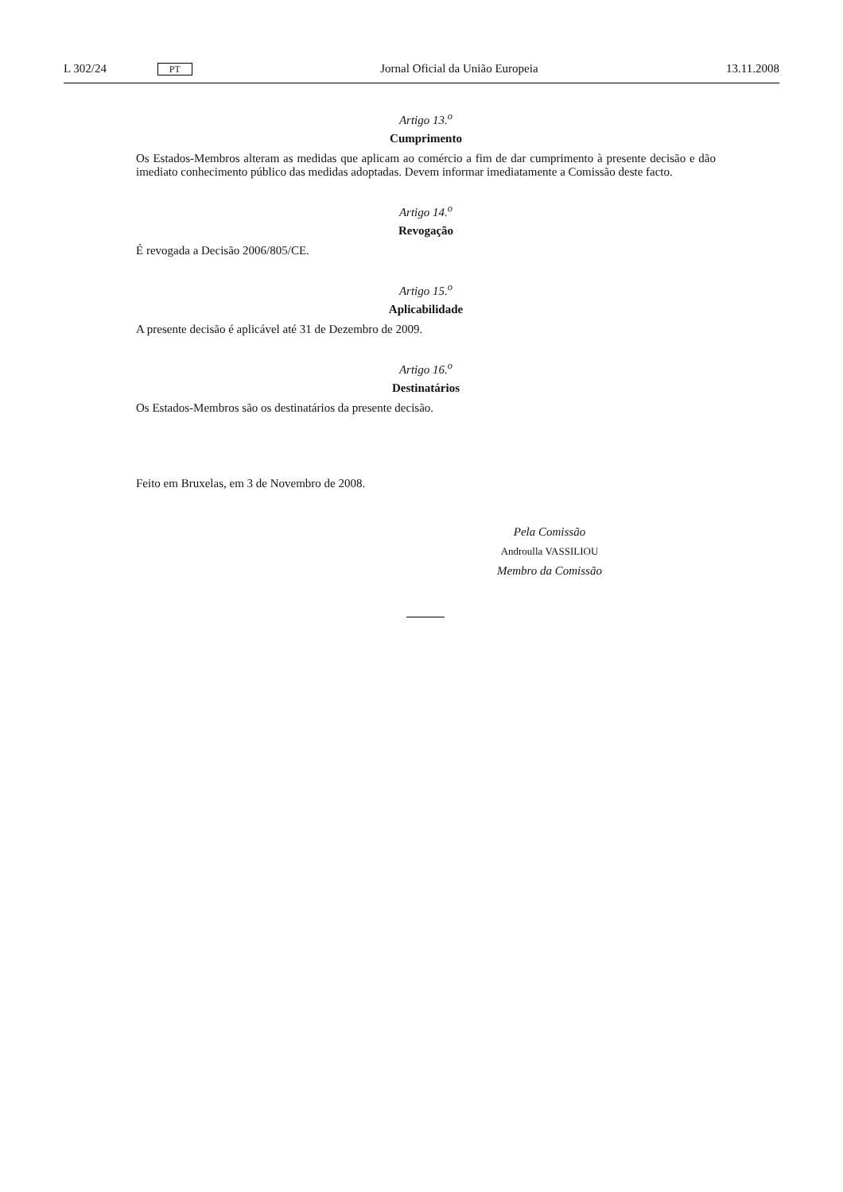L 302/24 PT Jornal Oficial da União Europeia 13.11.2008
Artigo 13.<sup>o</sup>
Cumprimento
Os Estados-Membros alteram as medidas que aplicam ao comércio a fim de dar cumprimento à presente decisão e dão imediato conhecimento público das medidas adoptadas. Devem informar imediatamente a Comissão deste facto.
Artigo 14.<sup>o</sup>
Revogação
É revogada a Decisão 2006/805/CE.
Artigo 15.<sup>o</sup>
Aplicabilidade
A presente decisão é aplicável até 31 de Dezembro de 2009.
Artigo 16.<sup>o</sup>
Destinatários
Os Estados-Membros são os destinatários da presente decisão.
Feito em Bruxelas, em 3 de Novembro de 2008.
Pela Comissão
Androulla VASSILIOU
Membro da Comissão